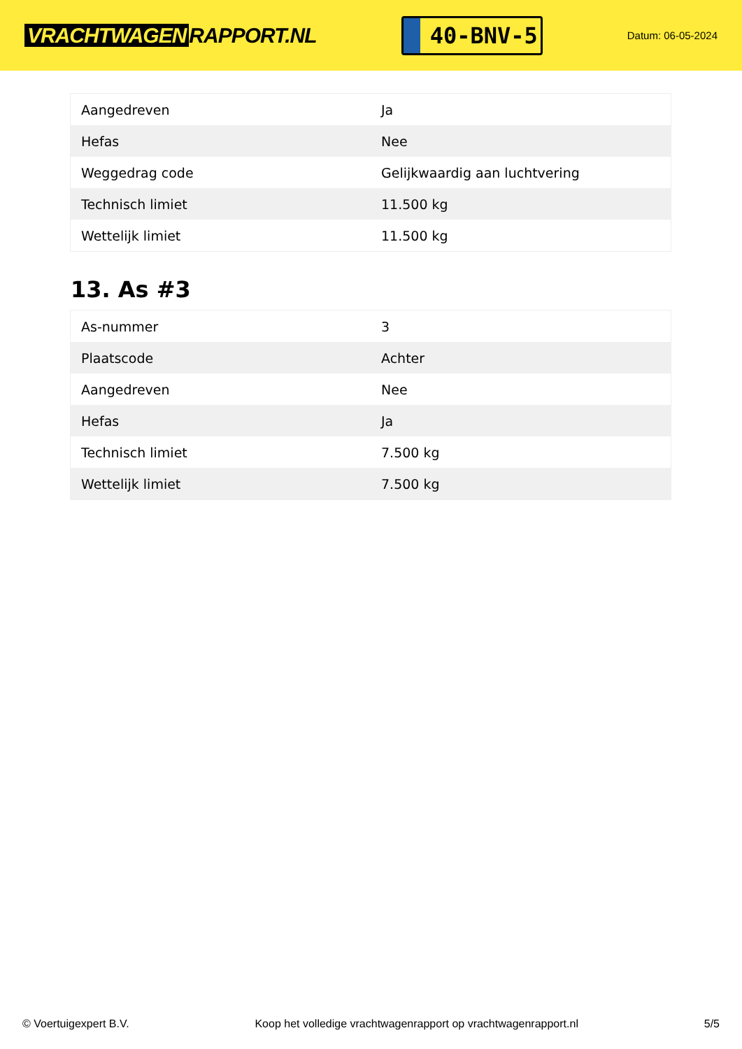VRACHTWAGEN RAPPORT.NL
40-BNV-5
Datum: 06-05-2024
| Aangedreven | Ja |
| Hefas | Nee |
| Weggedrag code | Gelijkwaardig aan luchtvering |
| Technisch limiet | 11.500 kg |
| Wettelijk limiet | 11.500 kg |
13. As #3
| As-nummer | 3 |
| Plaatscode | Achter |
| Aangedreven | Nee |
| Hefas | Ja |
| Technisch limiet | 7.500 kg |
| Wettelijk limiet | 7.500 kg |
© Voertuigexpert B.V. Koop het volledige vrachtwagenrapport op vrachtwagenrapport.nl 5/5